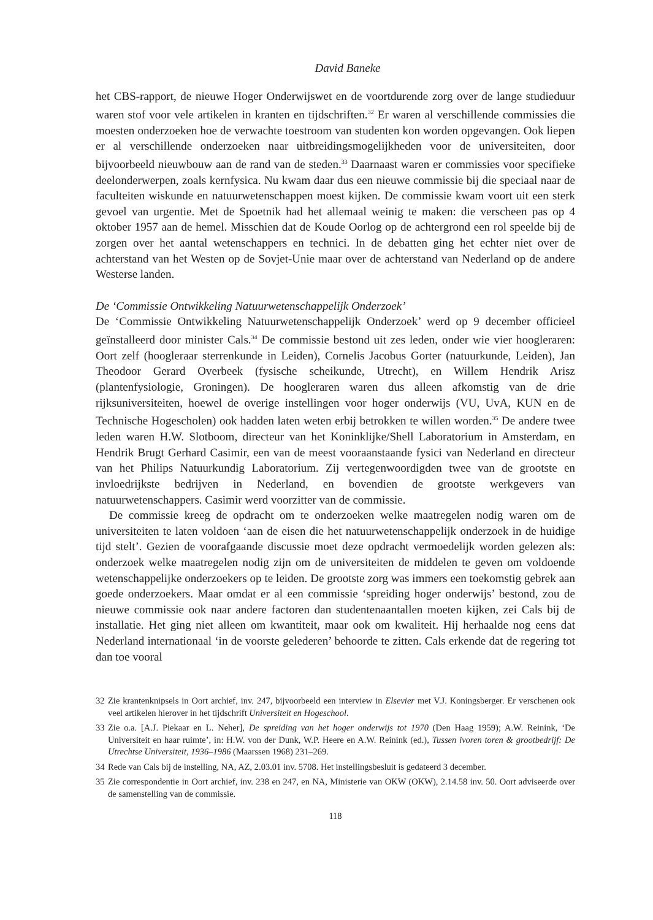David Baneke
het CBS-rapport, de nieuwe Hoger Onderwijswet en de voortdurende zorg over de lange studieduur waren stof voor vele artikelen in kranten en tijdschriften.<sup>32</sup> Er waren al verschillende commissies die moesten onderzoeken hoe de verwachte toestroom van studenten kon worden opgevangen. Ook liepen er al verschillende onderzoeken naar uitbreidingsmogelijkheden voor de universiteiten, door bijvoorbeeld nieuwbouw aan de rand van de steden.<sup>33</sup> Daarnaast waren er commissies voor specifieke deelonderwerpen, zoals kernfysica. Nu kwam daar dus een nieuwe commissie bij die speciaal naar de faculteiten wiskunde en natuurwetenschappen moest kijken. De commissie kwam voort uit een sterk gevoel van urgentie. Met de Spoetnik had het allemaal weinig te maken: die verscheen pas op 4 oktober 1957 aan de hemel. Misschien dat de Koude Oorlog op de achtergrond een rol speelde bij de zorgen over het aantal wetenschappers en technici. In de debatten ging het echter niet over de achterstand van het Westen op de Sovjet-Unie maar over de achterstand van Nederland op de andere Westerse landen.
De ‘Commissie Ontwikkeling Natuurwetenschappelijk Onderzoek’
De ‘Commissie Ontwikkeling Natuurwetenschappelijk Onderzoek’ werd op 9 december officieel geïnstalleerd door minister Cals.<sup>34</sup> De commissie bestond uit zes leden, onder wie vier hoogleraren: Oort zelf (hoogleraar sterrenkunde in Leiden), Cornelis Jacobus Gorter (natuurkunde, Leiden), Jan Theodoor Gerard Overbeek (fysische scheikunde, Utrecht), en Willem Hendrik Arisz (plantenfysiologie, Groningen). De hoogleraren waren dus alleen afkomstig van de drie rijksuniversiteiten, hoewel de overige instellingen voor hoger onderwijs (VU, UvA, KUN en de Technische Hogescholen) ook hadden laten weten erbij betrokken te willen worden.<sup>35</sup> De andere twee leden waren H.W. Slotboom, directeur van het Koninklijke/Shell Laboratorium in Amsterdam, en Hendrik Brugt Gerhard Casimir, een van de meest vooraanstaande fysici van Nederland en directeur van het Philips Natuurkundig Laboratorium. Zij vertegenwoordigden twee van de grootste en invloedrijkste bedrijven in Nederland, en bovendien de grootste werkgevers van natuurwetenschappers. Casimir werd voorzitter van de commissie.
De commissie kreeg de opdracht om te onderzoeken welke maatregelen nodig waren om de universiteiten te laten voldoen ‘aan de eisen die het natuurwetenschappelijk onderzoek in de huidige tijd stelt’. Gezien de voorafgaande discussie moet deze opdracht vermoedelijk worden gelezen als: onderzoek welke maatregelen nodig zijn om de universiteiten de middelen te geven om voldoende wetenschappelijke onderzoekers op te leiden. De grootste zorg was immers een toekomstig gebrek aan goede onderzoekers. Maar omdat er al een commissie ‘spreiding hoger onderwijs’ bestond, zou de nieuwe commissie ook naar andere factoren dan studentenaantallen moeten kijken, zei Cals bij de installatie. Het ging niet alleen om kwantiteit, maar ook om kwaliteit. Hij herhaalde nog eens dat Nederland internationaal ‘in de voorste gelederen’ behoorde te zitten. Cals erkende dat de regering tot dan toe vooral
32 Zie krantenknipsels in Oort archief, inv. 247, bijvoorbeeld een interview in Elsevier met V.J. Koningsberger. Er verschenen ook veel artikelen hierover in het tijdschrift Universiteit en Hogeschool.
33 Zie o.a. [A.J. Piekaar en L. Neher], De spreiding van het hoger onderwijs tot 1970 (Den Haag 1959); A.W. Reinink, ‘De Universiteit en haar ruimte’, in: H.W. von der Dunk, W.P. Heere en A.W. Reinink (ed.), Tussen ivoren toren & grootbedrijf: De Utrechtse Universiteit, 1936–1986 (Maarssen 1968) 231–269.
34 Rede van Cals bij de instelling, NA, AZ, 2.03.01 inv. 5708. Het instellingsbesluit is gedateerd 3 december.
35 Zie correspondentie in Oort archief, inv. 238 en 247, en NA, Ministerie van OKW (OKW), 2.14.58 inv. 50. Oort adviseerde over de samenstelling van de commissie.
118